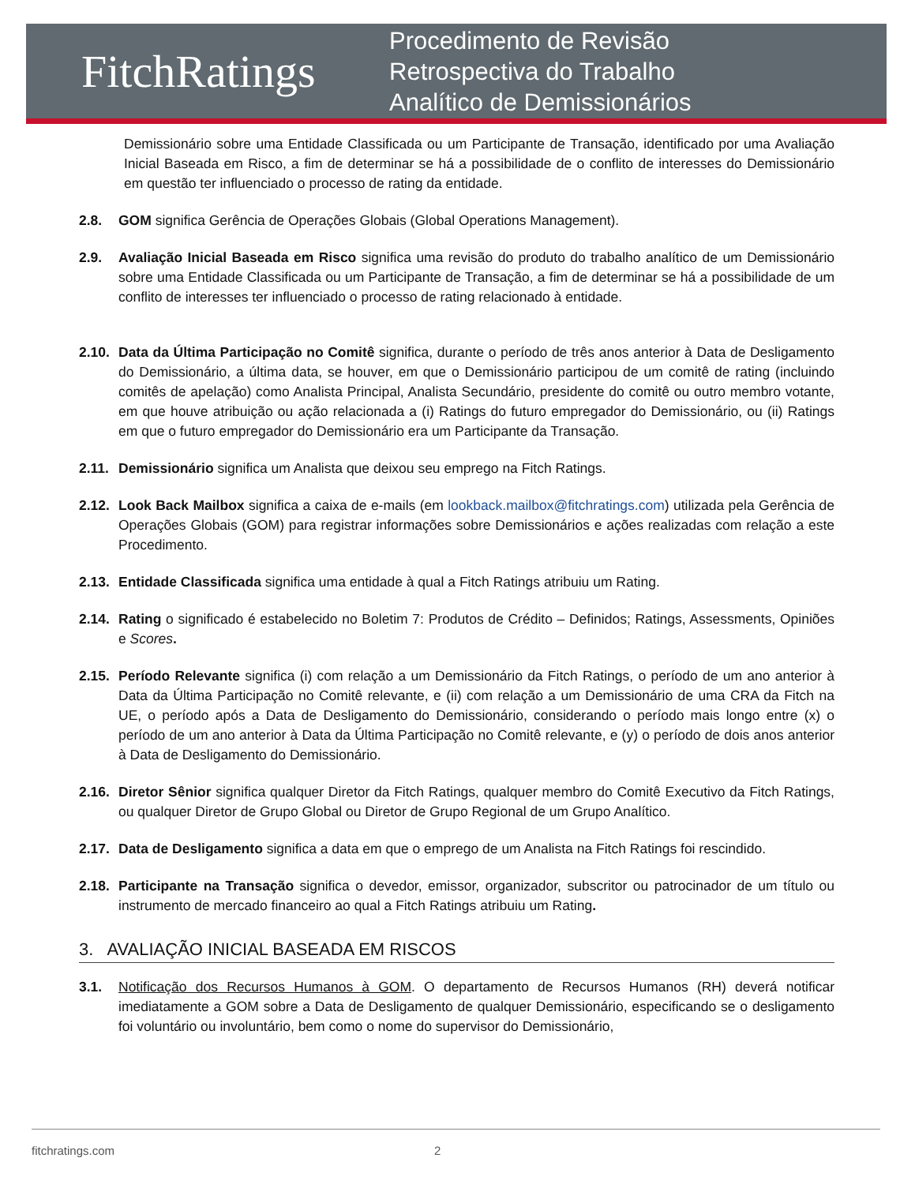FitchRatings
Procedimento de Revisão
Retrospectiva do Trabalho
Analítico de Demissionários
Demissionário sobre uma Entidade Classificada ou um Participante de Transação, identificado por uma Avaliação Inicial Baseada em Risco, a fim de determinar se há a possibilidade de o conflito de interesses do Demissionário em questão ter influenciado o processo de rating da entidade.
2.8. GOM significa Gerência de Operações Globais (Global Operations Management).
2.9. Avaliação Inicial Baseada em Risco significa uma revisão do produto do trabalho analítico de um Demissionário sobre uma Entidade Classificada ou um Participante de Transação, a fim de determinar se há a possibilidade de um conflito de interesses ter influenciado o processo de rating relacionado à entidade.
2.10.
Data da Última Participação no Comitê significa, durante o período de três anos anterior à Data de Desligamento do Demissionário, a última data, se houver, em que o Demissionário participou de um comitê de rating (incluindo comitês de apelação) como Analista Principal, Analista Secundário, presidente do comitê ou outro membro votante, em que houve atribuição ou ação relacionada a (i) Ratings do futuro empregador do Demissionário, ou (ii) Ratings em que o futuro empregador do Demissionário era um Participante da Transação.
2.11.
Demissionário significa um Analista que deixou seu emprego na Fitch Ratings.
2.12.
Look Back Mailbox significa a caixa de e-mails (em lookback.mailbox@fitchratings.com) utilizada pela Gerência de Operações Globais (GOM) para registrar informações sobre Demissionários e ações realizadas com relação a este Procedimento.
2.13.
Entidade Classificada significa uma entidade à qual a Fitch Ratings atribuiu um Rating.
2.14.
Rating o significado é estabelecido no Boletim 7: Produtos de Crédito – Definidos; Ratings, Assessments, Opiniões e Scores.
2.15.
Período Relevante significa (i) com relação a um Demissionário da Fitch Ratings, o período de um ano anterior à Data da Última Participação no Comitê relevante, e (ii) com relação a um Demissionário de uma CRA da Fitch na UE, o período após a Data de Desligamento do Demissionário, considerando o período mais longo entre (x) o período de um ano anterior à Data da Última Participação no Comitê relevante, e (y) o período de dois anos anterior à Data de Desligamento do Demissionário.
2.16.
Diretor Sênior significa qualquer Diretor da Fitch Ratings, qualquer membro do Comitê Executivo da Fitch Ratings, ou qualquer Diretor de Grupo Global ou Diretor de Grupo Regional de um Grupo Analítico.
2.17.
Data de Desligamento significa a data em que o emprego de um Analista na Fitch Ratings foi rescindido.
2.18.
Participante na Transação significa o devedor, emissor, organizador, subscritor ou patrocinador de um título ou instrumento de mercado financeiro ao qual a Fitch Ratings atribuiu um Rating.
3. AVALIAÇÃO INICIAL BASEADA EM RISCOS
3.1. Notificação dos Recursos Humanos à GOM. O departamento de Recursos Humanos (RH) deverá notificar imediatamente a GOM sobre a Data de Desligamento de qualquer Demissionário, especificando se o desligamento foi voluntário ou involuntário, bem como o nome do supervisor do Demissionário,
fitchratings.com 2